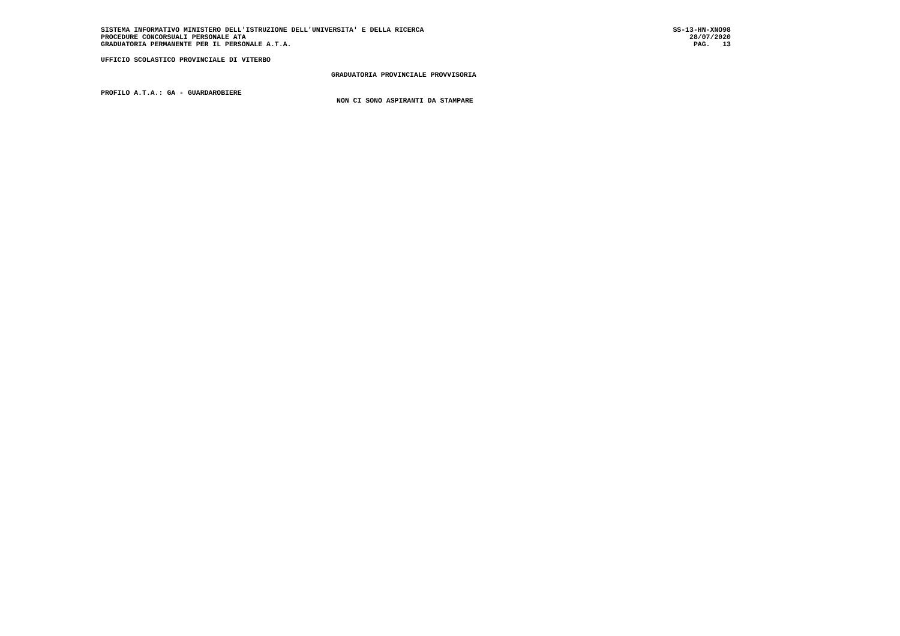SISTEMA INFORMATIVO MINISTERO DELL'ISTRUZIONE DELL'UNIVERSITA' E DELLA RICERCA
PROCEDURE CONCORSUALI PERSONALE ATA
GRADUATORIA PERMANENTE PER IL PERSONALE A.T.A.
SS-13-HN-XNO98
28/07/2020
PAG. 13
UFFICIO SCOLASTICO PROVINCIALE DI VITERBO
GRADUATORIA PROVINCIALE PROVVISORIA
PROFILO A.T.A.: GA - GUARDAROBIERE
NON CI SONO ASPIRANTI DA STAMPARE